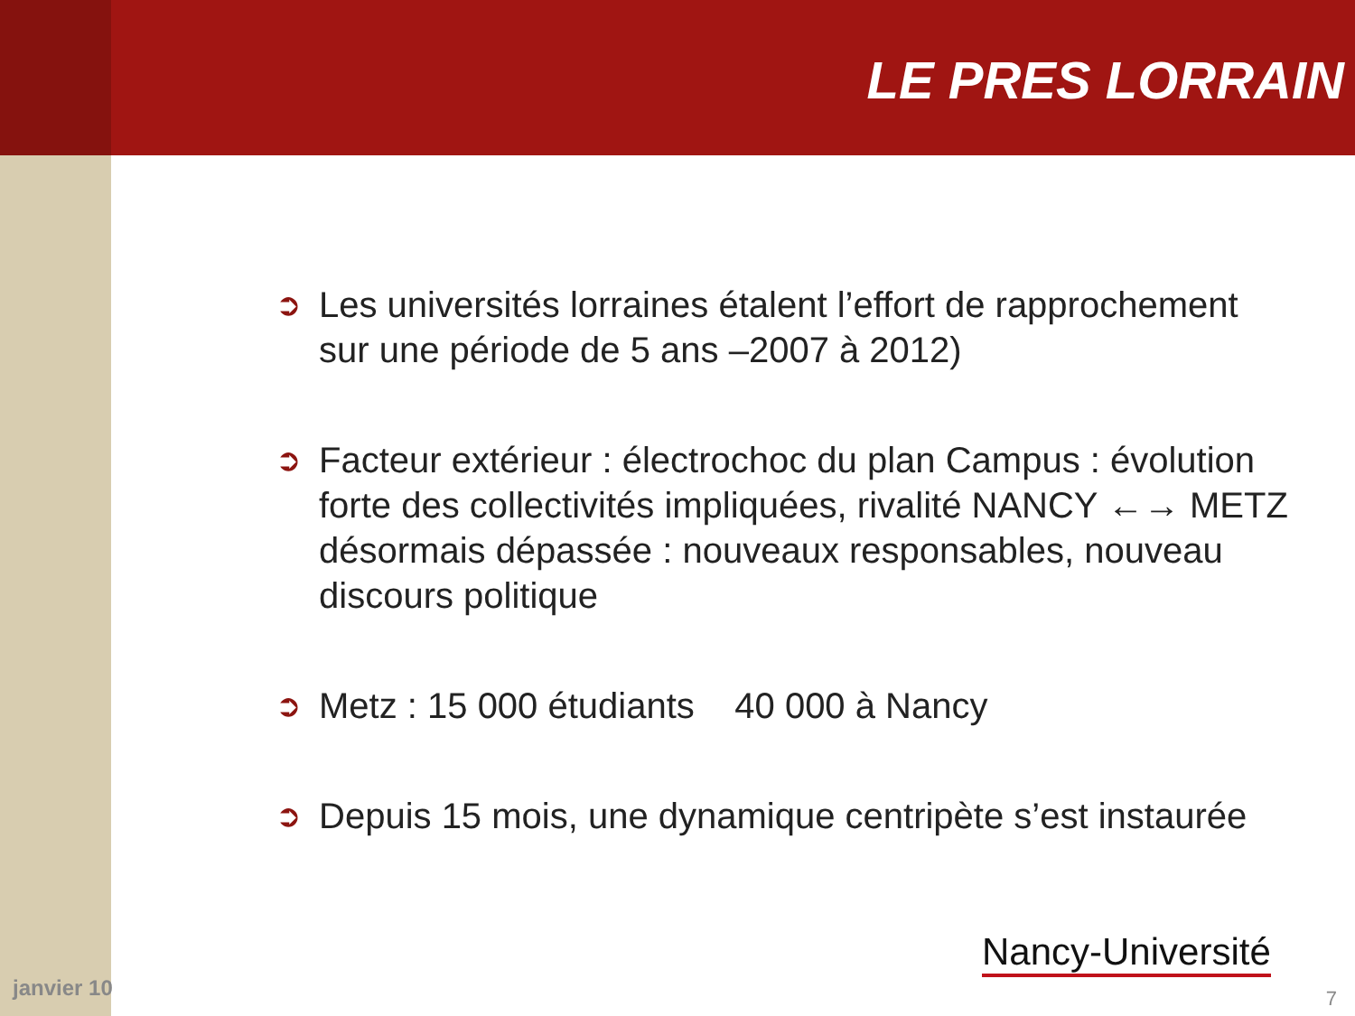LE PRES LORRAIN
➲ Les universités lorraines étalent l’effort de rapprochement sur une période de 5 ans –2007 à 2012)
➲ Facteur extérieur : électrochoc du plan Campus : évolution forte des collectivités impliquées, rivalité NANCY ←→ METZ désormais dépassée : nouveaux responsables, nouveau discours politique
➲ Metz : 15 000 étudiants 40 000 à Nancy
➲ Depuis 15 mois, une dynamique centripète s’est instaurée
janvier 10
Nancy-Université
7